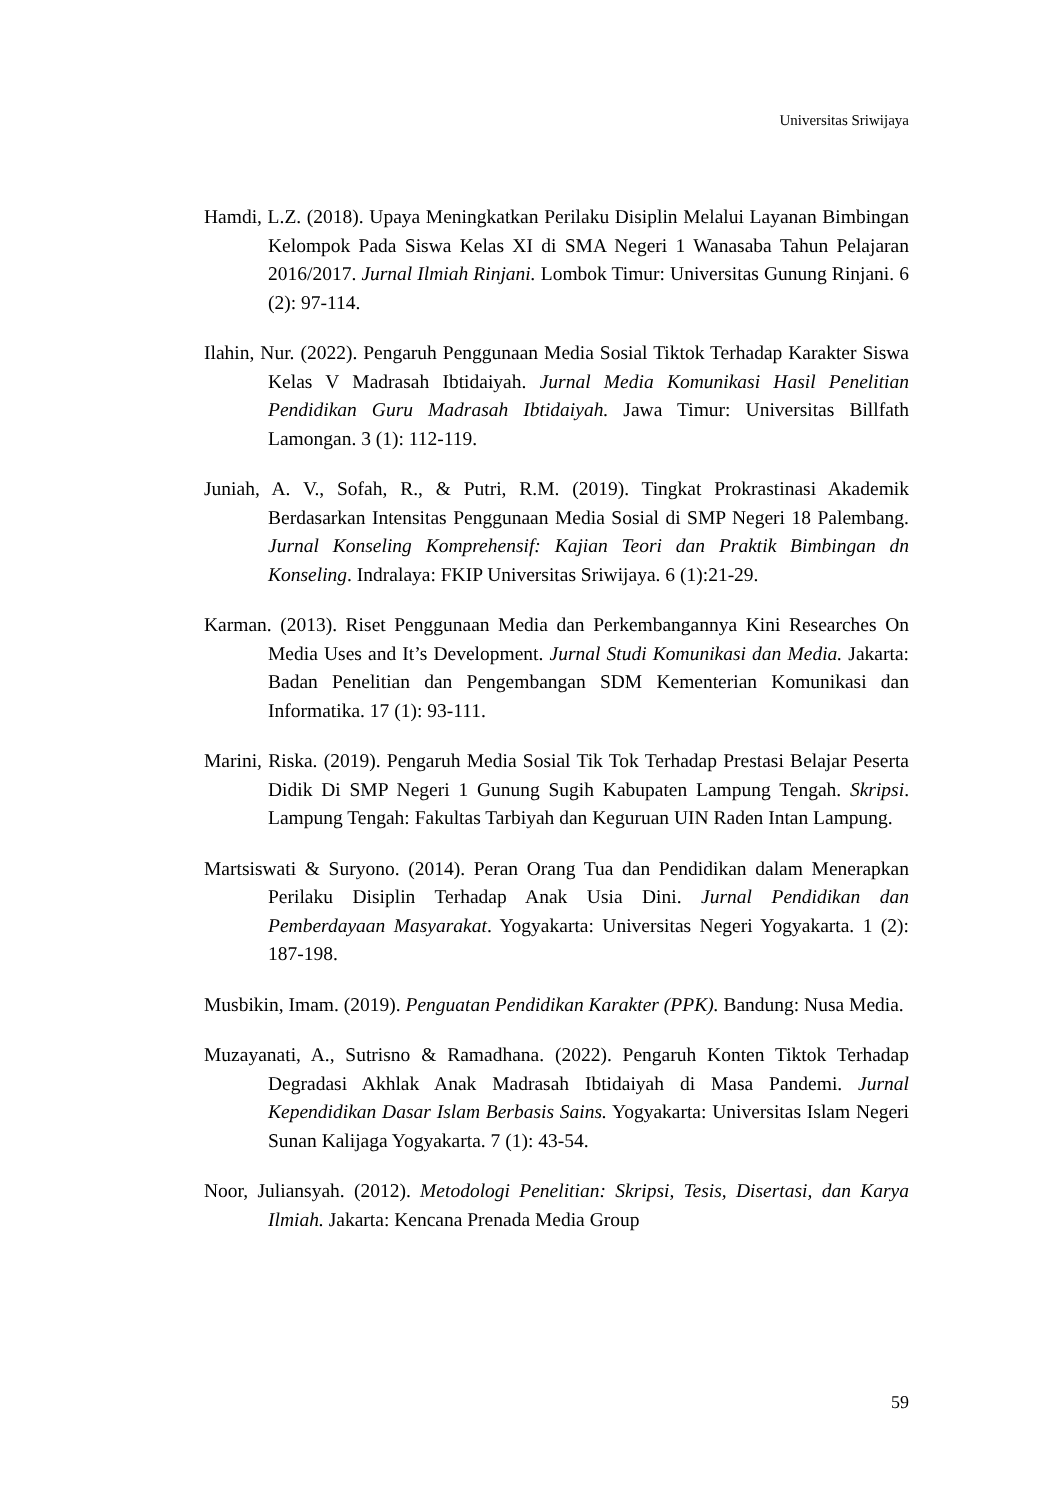Universitas Sriwijaya
Hamdi, L.Z. (2018). Upaya Meningkatkan Perilaku Disiplin Melalui Layanan Bimbingan Kelompok Pada Siswa Kelas XI di SMA Negeri 1 Wanasaba Tahun Pelajaran 2016/2017. Jurnal Ilmiah Rinjani. Lombok Timur: Universitas Gunung Rinjani. 6 (2): 97-114.
Ilahin, Nur. (2022). Pengaruh Penggunaan Media Sosial Tiktok Terhadap Karakter Siswa Kelas V Madrasah Ibtidaiyah. Jurnal Media Komunikasi Hasil Penelitian Pendidikan Guru Madrasah Ibtidaiyah. Jawa Timur: Universitas Billfath Lamongan. 3 (1): 112-119.
Juniah, A. V., Sofah, R., & Putri, R.M. (2019). Tingkat Prokrastinasi Akademik Berdasarkan Intensitas Penggunaan Media Sosial di SMP Negeri 18 Palembang. Jurnal Konseling Komprehensif: Kajian Teori dan Praktik Bimbingan dn Konseling. Indralaya: FKIP Universitas Sriwijaya. 6 (1):21-29.
Karman. (2013). Riset Penggunaan Media dan Perkembangannya Kini Researches On Media Uses and It’s Development. Jurnal Studi Komunikasi dan Media. Jakarta: Badan Penelitian dan Pengembangan SDM Kementerian Komunikasi dan Informatika. 17 (1): 93-111.
Marini, Riska. (2019). Pengaruh Media Sosial Tik Tok Terhadap Prestasi Belajar Peserta Didik Di SMP Negeri 1 Gunung Sugih Kabupaten Lampung Tengah. Skripsi. Lampung Tengah: Fakultas Tarbiyah dan Keguruan UIN Raden Intan Lampung.
Martsiswati & Suryono. (2014). Peran Orang Tua dan Pendidikan dalam Menerapkan Perilaku Disiplin Terhadap Anak Usia Dini. Jurnal Pendidikan dan Pemberdayaan Masyarakat. Yogyakarta: Universitas Negeri Yogyakarta. 1 (2): 187-198.
Musbikin, Imam. (2019). Penguatan Pendidikan Karakter (PPK). Bandung: Nusa Media.
Muzayanati, A., Sutrisno & Ramadhana. (2022). Pengaruh Konten Tiktok Terhadap Degradasi Akhlak Anak Madrasah Ibtidaiyah di Masa Pandemi. Jurnal Kependidikan Dasar Islam Berbasis Sains. Yogyakarta: Universitas Islam Negeri Sunan Kalijaga Yogyakarta. 7 (1): 43-54.
Noor, Juliansyah. (2012). Metodologi Penelitian: Skripsi, Tesis, Disertasi, dan Karya Ilmiah. Jakarta: Kencana Prenada Media Group
59